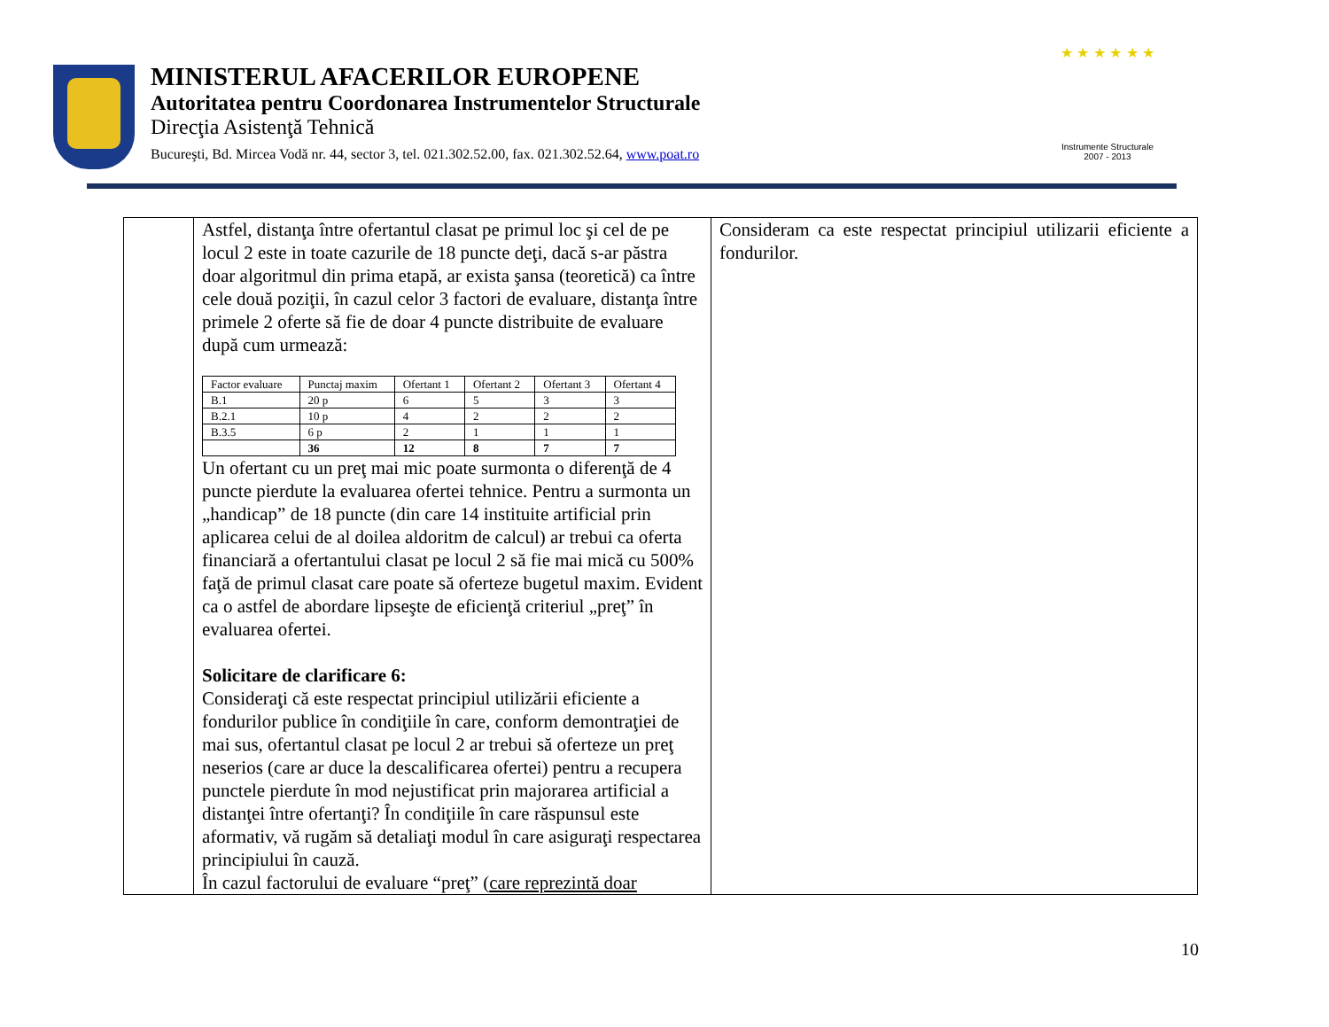MINISTERUL AFACERILOR EUROPENE
Autoritatea pentru Coordonarea Instrumentelor Structurale
Direcţia Asistenţă Tehnică
Bucureşti, Bd. Mircea Vodă nr. 44, sector 3, tel. 021.302.52.00, fax. 021.302.52.64, www.poat.ro
★ ★ ★ ★ ★ ★
Instrumente Structurale
2007 - 2013
| | Astfel, distanţa între ofertantul clasat pe primul loc şi cel de pe locul 2 este in toate cazurile de 18 puncte deţi, dacă s-ar păstra doar algoritmul din prima etapă, ar exista şansa (teoretică) ca între cele două poziţii, în cazul celor 3 factori de evaluare, distanţa între primele 2 oferte să fie de doar 4 puncte distribuite de evaluare după cum urmează: / Factor evaluare / Punctaj maxim / Ofertant 1 / Ofertant 2 / Ofertant 3 / Ofertant 4 / / B.1 / 20 p / 6 / 5 / 3 / 3 / / B.2.1 / 10 p / 4 / 2 / 2 / 2 / / B.3.5 / 6 p / 2 / 1 / 1 / 1 / / / 36 / 12 / 8 / 7 / 7 / Un ofertant cu un preţ mai mic poate surmonta o diferenţă de 4 puncte pierdute la evaluarea ofertei tehnice. Pentru a surmonta un „handicap” de 18 puncte (din care 14 instituite artificial prin aplicarea celui de al doilea aldoritm de calcul) ar trebui ca oferta financiară a ofertantului clasat pe locul 2 să fie mai mică cu 500% faţă de primul clasat care poate să oferteze bugetul maxim. Evident ca o astfel de abordare lipseşte de eficienţă criteriul „preţ” în evaluarea ofertei. Solicitare de clarificare 6: Consideraţi că este respectat principiul utilizării eficiente a fondurilor publice în condiţiile în care, conform demontraţiei de mai sus, ofertantul clasat pe locul 2 ar trebui să oferteze un preţ neserios (care ar duce la descalificarea ofertei) pentru a recupera punctele pierdute în mod nejustificat prin majorarea artificial a distanţei între ofertanţi? În condiţiile în care răspunsul este aformativ, vă rugăm să detaliaţi modul în care asiguraţi respectarea principiului în cauză. În cazul factorului de evaluare “preţ” ( care reprezintă doar | Consideram ca este respectat principiul utilizarii eficiente a fondurilor. |
10